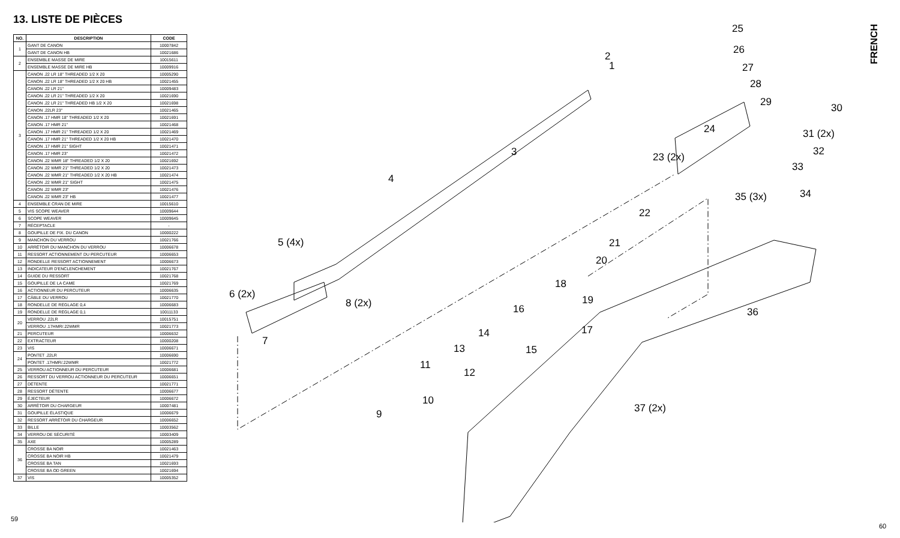13. LISTE DE PIÈCES
| NO. | DESCRIPTION | CODE |
| --- | --- | --- |
| 1 | GANT DE CANON | 10007842 |
| | GANT DE CANON HB | 10021686 |
| 2 | ENSEMBLE MASSE DE MIRE | 10015611 |
| | ENSEMBLE MASSE DE MIRE HB | 10009916 |
| 3 | CANON .22 LR 18" THREADED 1/2 X 20 | 10005290 |
| | CANON .22 LR 18" THREADED 1/2 X 20 HB | 10021455 |
| | CANON .22 LR 21" | 10009483 |
| | CANON .22 LR 21" THREADED 1/2 X 20 | 10021690 |
| | CANON .22 LR 21" THREADED HB 1/2 X 20 | 10021698 |
| | CANON .22LR 23" | 10021465 |
| | CANON .17 HMR 18" THREADED 1/2 X 20 | 10021691 |
| | CANON .17 HMR 21" | 10021468 |
| | CANON .17 HMR 21" THREADED 1/2 X 20 | 10021469 |
| | CANON .17 HMR 21" THREADED 1/2 X 20 HB | 10021470 |
| | CANON .17 HMR 21" SIGHT | 10021471 |
| | CANON .17 HMR 23" | 10021472 |
| | CANON .22 WMR 18" THREADED 1/2 X 20 | 10021692 |
| | CANON .22 WMR 21" THREADED 1/2 X 20 | 10021473 |
| | CANON .22 WMR 21" THREADED 1/2 X 20 HB | 10021474 |
| | CANON .22 WMR 21" SIGHT | 10021475 |
| | CANON .22 WMR 23" | 10021476 |
| | CANON .22 WMR 23" HB | 10021477 |
| 4 | ENSEMBLE CRAN DE MIRE | 10015610 |
| 5 | VIS SCOPE WEAVER | 10009644 |
| 6 | SCOPE WEAVER | 10009645 |
| 7 | RÉCEPTACLE | - |
| 8 | GOUPILLE DE FIX. DU CANON | 10000222 |
| 9 | MANCHON DU VERROU | 10021766 |
| 10 | ARRÊTOIR DU MANCHON DU VERROU | 10006678 |
| 11 | RESSORT ACTIONNEMENT DU PERCUTEUR | 10006653 |
| 12 | RONDELLE RESSORT ACTIONNEMENT | 10006673 |
| 13 | INDICATEUR D'ENCLENCHEMENT | 10021767 |
| 14 | GUIDE DU RESSORT | 10021768 |
| 15 | GOUPILLE DE LA CAME | 10021769 |
| 16 | ACTIONNEUR DU PERCUTEUR | 10006635 |
| 17 | CÂBLE DU VERROU | 10021770 |
| 18 | RONDELLE DE RÉGLAGE 0,4 | 10006683 |
| 19 | RONDELLE DE RÉGLAGE 0,1 | 10011133 |
| 20 | VERROU .22LR | 10015751 |
| | VERROU .17HMR/.22WMR | 10021773 |
| 21 | PERCUTEUR | 10006632 |
| 22 | EXTRACTEUR | 10000208 |
| 23 | VIS | 10006671 |
| 24 | PONTET .22LR | 10006690 |
| | PONTET .17HMR/.22WMR | 10021772 |
| 25 | VERROU ACTIONNEUR DU PERCUTEUR | 10006681 |
| 26 | RESSORT DU VERROU ACTIONNEUR DU PERCUTEUR | 10006651 |
| 27 | DÉTENTE | 10021771 |
| 28 | RESSORT DÉTENTE | 10006677 |
| 29 | ÉJECTEUR | 10006672 |
| 30 | ARRÊTOIR DU CHARGEUR | 10007481 |
| 31 | GOUPILLE ÉLASTIQUE | 10006679 |
| 32 | RESSORT ARRÊTOIR DU CHARGEUR | 10006652 |
| 33 | BILLE | 10003562 |
| 34 | VERROU DE SÉCURITÉ | 10003409 |
| 35 | AXE | 10005289 |
| 36 | CROSSE BA NOIR | 10021463 |
| | CROSSE BA NOIR HB | 10021479 |
| | CROSSE BA TAN | 10021693 |
| | CROSSE BA OD GREEN | 10021694 |
| 37 | VIS | 10005352 |
59
60
FRENCH
1
2
3
4
5 (4x)
6 (2x)
7
8 (2x)
9
10
11
12
13
14
15
16
17
18
19
20
21
22
23 (2x)
24
25
26
27
28
29 30
31 (2x)
32
33
34
35 (3x)
36
37 (2x)